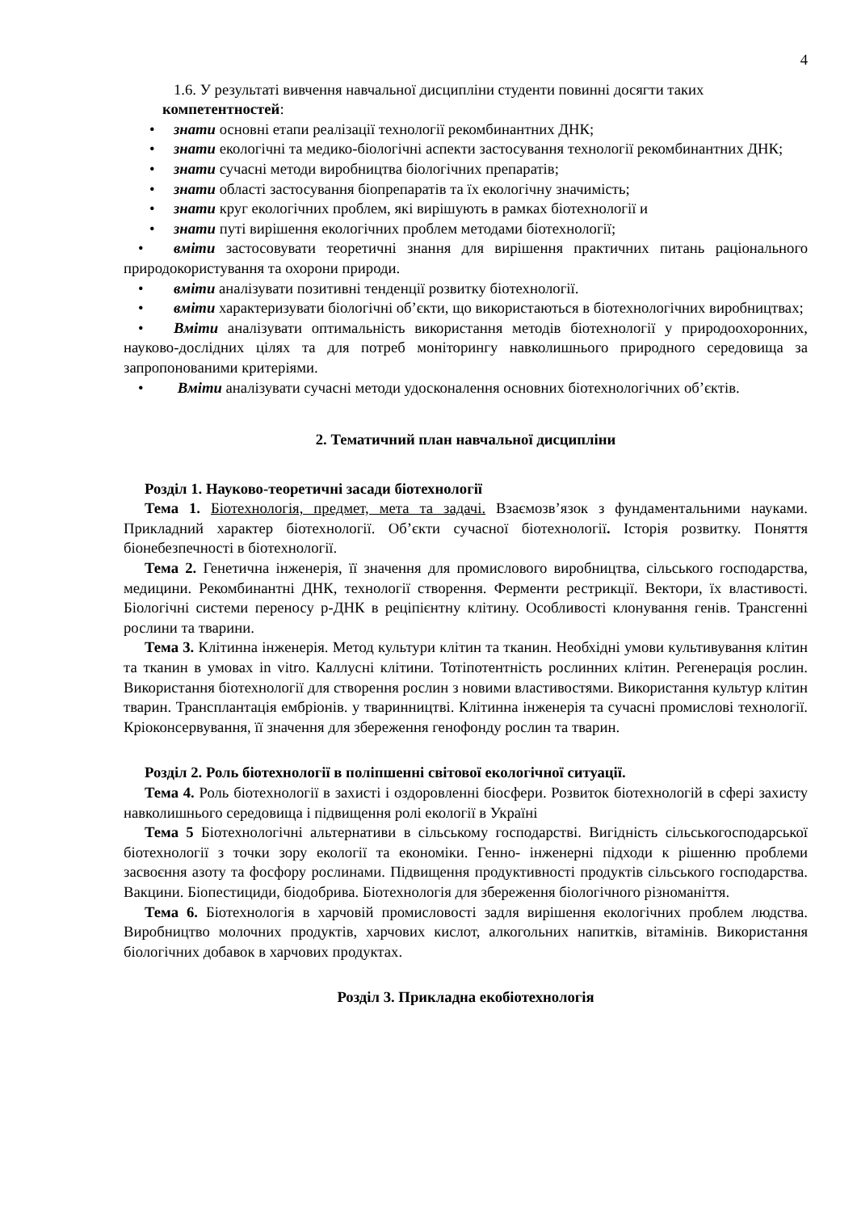4
1.6. У результаті вивчення навчальної дисципліни студенти повинні досягти таких
компетентностей:
• знати основні етапи реалізації технології рекомбинантних ДНК;
• знати екологічні та медико-біологічні аспекти застосування технології рекомбинантних ДНК;
• знати сучасні методи виробництва біологічних препаратів;
• знати області застосування біопрепаратів та їх екологічну значимість;
• знати круг екологічних проблем, які вирішують в рамках біотехнології и
• знати путі вирішення екологічних проблем методами біотехнології;
• вміти застосовувати теоретичні знання для вирішення практичних питань раціонального природокористування та охорони природи.
• вміти аналізувати позитивні тенденції розвитку біотехнології.
• вміти характеризувати біологічні об’єкти, що використаються в біотехнологічних виробництвах;
• Вміти аналізувати оптимальність використання методів біотехнології у природоохоронних, науково-дослідних цілях та для потреб моніторингу навколишнього природного середовища за запропонованими критеріями.
• Вміти аналізувати сучасні методи удосконалення основних біотехнологічних об’єктів.
2. Тематичний план навчальної дисципліни
Розділ 1. Науково-теоретичні засади біотехнології
Тема 1. Біотехнологія, предмет, мета та задачі. Взаємозв’язок з фундаментальними науками. Прикладний характер біотехнології. Об’єкти сучасної біотехнології. Історія розвитку. Поняття біонебезпечності в біотехнології.
Тема 2. Генетична інженерія, її значення для промислового виробництва, сільського господарства, медицини. Рекомбинантні ДНК, технології створення. Ферменти рестрикції. Вектори, їх властивості. Біологічні системи переносу р-ДНК в реціпієнтну клітину. Особливості клонування генів. Трансгенні рослини та тварини.
Тема 3. Клітинна інженерія. Метод культури клітин та тканин. Необхідні умови культивування клітин та тканин в умовах in vitro. Каллусні клітини. Тотіпотентність рослинних клітин. Регенерація рослин. Використання біотехнології для створення рослин з новими властивостями. Використання культур клітин тварин. Трансплантація ембріонів. у тваринництві. Клітинна інженерія та сучасні промислові технології. Кріоконсервування, її значення для збереження генофонду рослин та тварин.
Розділ 2. Роль біотехнології в поліпшенні світової екологічної ситуації.
Тема 4. Роль біотехнології в захисті і оздоровленні біосфери. Розвиток біотехнологій в сфері захисту навколишнього середовища і підвищення ролі екології в Україні
Тема 5 Біотехнологічні альтернативи в сільському господарстві. Вигідність сільськогосподарської біотехнології з точки зору екології та економіки. Генно- інженерні підходи к рішенню проблеми засвоєння азоту та фосфору рослинами. Підвищення продуктивності продуктів сільського господарства. Вакцини. Біопестициди, біодобрива. Біотехнологія для збереження біологічного різноманіття.
Тема 6. Біотехнологія в харчовій промисловості задля вирішення екологічних проблем людства. Виробництво молочних продуктів, харчових кислот, алкогольних напитків, вітамінів. Використання біологічних добавок в харчових продуктах.
Розділ 3. Прикладна екобіотехнологія